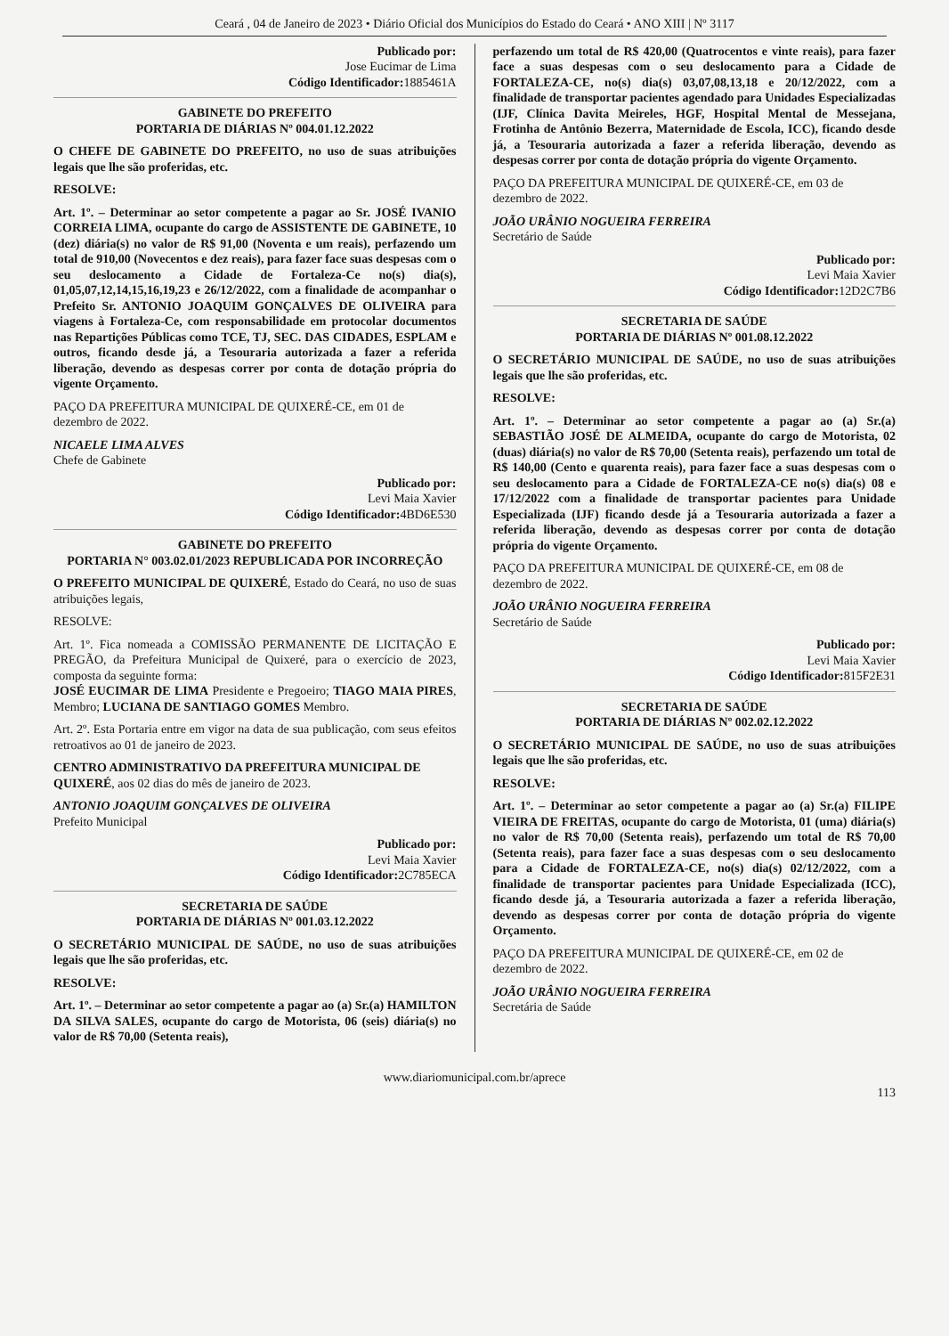Ceará , 04 de Janeiro de 2023 • Diário Oficial dos Municípios do Estado do Ceará • ANO XIII | Nº 3117
Publicado por:
Jose Eucimar de Lima
Código Identificador: 1885461A
GABINETE DO PREFEITO
PORTARIA DE DIÁRIAS Nº 004.01.12.2022
O CHEFE DE GABINETE DO PREFEITO, no uso de suas atribuições legais que lhe são proferidas, etc.
RESOLVE:
Art. 1º. – Determinar ao setor competente a pagar ao Sr. JOSÉ IVANIO CORREIA LIMA, ocupante do cargo de ASSISTENTE DE GABINETE, 10 (dez) diária(s) no valor de R$ 91,00 (Noventa e um reais), perfazendo um total de 910,00 (Novecentos e dez reais), para fazer face suas despesas com o seu deslocamento a Cidade de Fortaleza-Ce no(s) dia(s), 01,05,07,12,14,15,16,19,23 e 26/12/2022, com a finalidade de acompanhar o Prefeito Sr. ANTONIO JOAQUIM GONÇALVES DE OLIVEIRA para viagens à Fortaleza-Ce, com responsabilidade em protocolar documentos nas Repartições Públicas como TCE, TJ, SEC. DAS CIDADES, ESPLAM e outros, ficando desde já, a Tesouraria autorizada a fazer a referida liberação, devendo as despesas correr por conta de dotação própria do vigente Orçamento.
PAÇO DA PREFEITURA MUNICIPAL DE QUIXERÉ-CE, em 01 de dezembro de 2022.
NICAELE LIMA ALVES
Chefe de Gabinete
Publicado por:
Levi Maia Xavier
Código Identificador: 4BD6E530
GABINETE DO PREFEITO
PORTARIA N° 003.02.01/2023 REPUBLICADA POR INCORREÇÃO
O PREFEITO MUNICIPAL DE QUIXERÉ, Estado do Ceará, no uso de suas atribuições legais,
RESOLVE:
Art. 1º. Fica nomeada a COMISSÃO PERMANENTE DE LICITAÇÃO E PREGÃO, da Prefeitura Municipal de Quixeré, para o exercício de 2023, composta da seguinte forma:
JOSÉ EUCIMAR DE LIMA Presidente e Pregoeiro; TIAGO MAIA PIRES, Membro; LUCIANA DE SANTIAGO GOMES Membro.
Art. 2º. Esta Portaria entre em vigor na data de sua publicação, com seus efeitos retroativos ao 01 de janeiro de 2023.
CENTRO ADMINISTRATIVO DA PREFEITURA MUNICIPAL DE QUIXERÉ, aos 02 dias do mês de janeiro de 2023.
ANTONIO JOAQUIM GONÇALVES DE OLIVEIRA
Prefeito Municipal
Publicado por:
Levi Maia Xavier
Código Identificador: 2C785ECA
SECRETARIA DE SAÚDE
PORTARIA DE DIÁRIAS Nº 001.03.12.2022
O SECRETÁRIO MUNICIPAL DE SAÚDE, no uso de suas atribuições legais que lhe são proferidas, etc.
RESOLVE:
Art. 1º. – Determinar ao setor competente a pagar ao (a) Sr.(a) HAMILTON DA SILVA SALES, ocupante do cargo de Motorista, 06 (seis) diária(s) no valor de R$ 70,00 (Setenta reais),
perfazendo um total de R$ 420,00 (Quatrocentos e vinte reais), para fazer face a suas despesas com o seu deslocamento para a Cidade de FORTALEZA-CE, no(s) dia(s) 03,07,08,13,18 e 20/12/2022, com a finalidade de transportar pacientes agendado para Unidades Especializadas (IJF, Clínica Davita Meireles, HGF, Hospital Mental de Messejana, Frotinha de Antônio Bezerra, Maternidade de Escola, ICC), ficando desde já, a Tesouraria autorizada a fazer a referida liberação, devendo as despesas correr por conta de dotação própria do vigente Orçamento.
PAÇO DA PREFEITURA MUNICIPAL DE QUIXERÉ-CE, em 03 de dezembro de 2022.
JOÃO URÂNIO NOGUEIRA FERREIRA
Secretário de Saúde
Publicado por:
Levi Maia Xavier
Código Identificador: 12D2C7B6
SECRETARIA DE SAÚDE
PORTARIA DE DIÁRIAS Nº 001.08.12.2022
O SECRETÁRIO MUNICIPAL DE SAÚDE, no uso de suas atribuições legais que lhe são proferidas, etc.
RESOLVE:
Art. 1º. – Determinar ao setor competente a pagar ao (a) Sr.(a) SEBASTIÃO JOSÉ DE ALMEIDA, ocupante do cargo de Motorista, 02 (duas) diária(s) no valor de R$ 70,00 (Setenta reais), perfazendo um total de R$ 140,00 (Cento e quarenta reais), para fazer face a suas despesas com o seu deslocamento para a Cidade de FORTALEZA-CE no(s) dia(s) 08 e 17/12/2022 com a finalidade de transportar pacientes para Unidade Especializada (IJF) ficando desde já a Tesouraria autorizada a fazer a referida liberação, devendo as despesas correr por conta de dotação própria do vigente Orçamento.
PAÇO DA PREFEITURA MUNICIPAL DE QUIXERÉ-CE, em 08 de dezembro de 2022.
JOÃO URÂNIO NOGUEIRA FERREIRA
Secretário de Saúde
Publicado por:
Levi Maia Xavier
Código Identificador: 815F2E31
SECRETARIA DE SAÚDE
PORTARIA DE DIÁRIAS Nº 002.02.12.2022
O SECRETÁRIO MUNICIPAL DE SAÚDE, no uso de suas atribuições legais que lhe são proferidas, etc.
RESOLVE:
Art. 1º. – Determinar ao setor competente a pagar ao (a) Sr.(a) FILIPE VIEIRA DE FREITAS, ocupante do cargo de Motorista, 01 (uma) diária(s) no valor de R$ 70,00 (Setenta reais), perfazendo um total de R$ 70,00 (Setenta reais), para fazer face a suas despesas com o seu deslocamento para a Cidade de FORTALEZA-CE, no(s) dia(s) 02/12/2022, com a finalidade de transportar pacientes para Unidade Especializada (ICC), ficando desde já, a Tesouraria autorizada a fazer a referida liberação, devendo as despesas correr por conta de dotação própria do vigente Orçamento.
PAÇO DA PREFEITURA MUNICIPAL DE QUIXERÉ-CE, em 02 de dezembro de 2022.
JOÃO URÂNIO NOGUEIRA FERREIRA
Secretária de Saúde
www.diariomunicipal.com.br/aprece
113